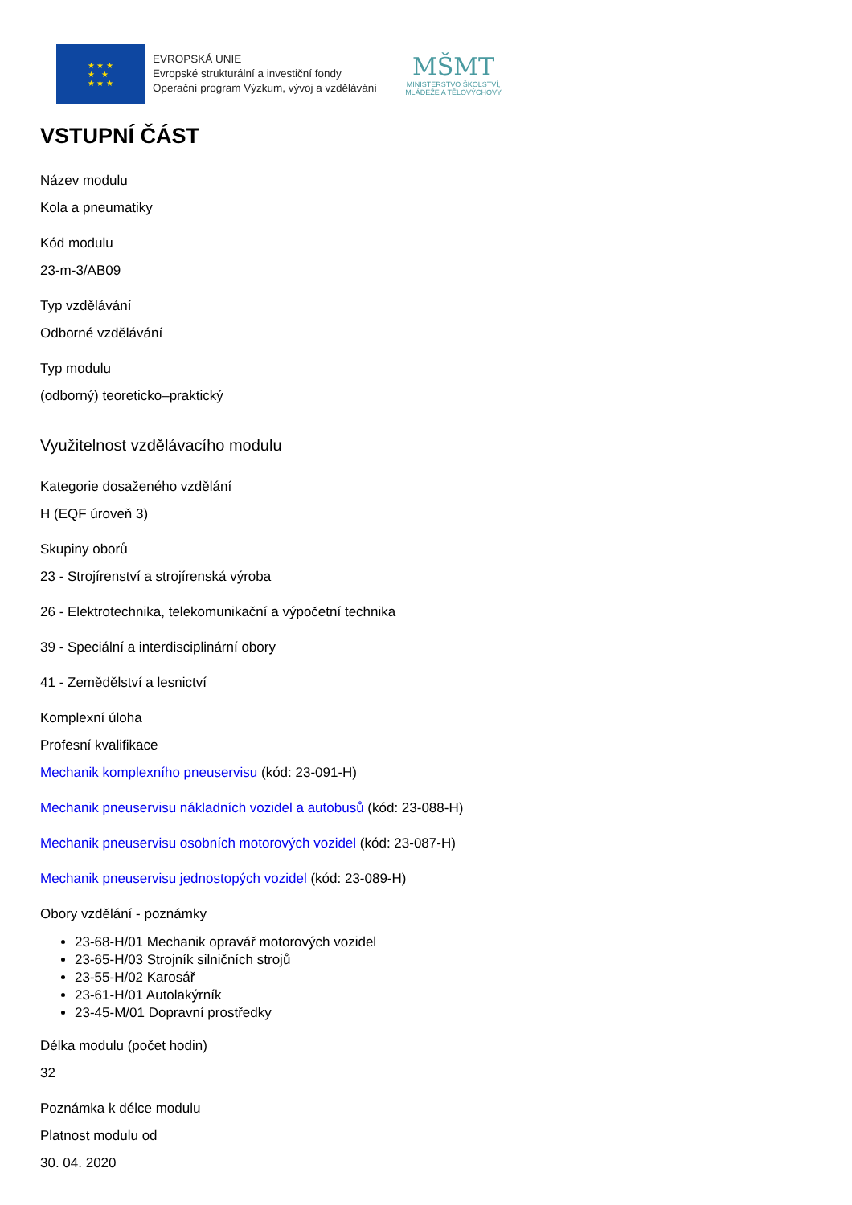★ ★ ★
★ ★
★ ★ ★
EVROPSKÁ UNIE
Evropské strukturální a investiční fondy
Operační program Výzkum, vývoj a vzdělávání
MŠMT
MINISTERSTVO ŠKOLSTVÍ,
MLÁDEŽE A TĚLOVÝCHOVY
VSTUPNÍ ČÁST
Název modulu
Kola a pneumatiky
Kód modulu
23-m-3/AB09
Typ vzdělávání
Odborné vzdělávání
Typ modulu
(odborný) teoreticko–praktický
Využitelnost vzdělávacího modulu
Kategorie dosaženého vzdělání
H (EQF úroveň 3)
Skupiny oborů
23 - Strojírenství a strojírenská výroba
26 - Elektrotechnika, telekomunikační a výpočetní technika
39 - Speciální a interdisciplinární obory
41 - Zemědělství a lesnictví
Komplexní úloha
Profesní kvalifikace
Mechanik komplexního pneuservisu (kód: 23-091-H)
Mechanik pneuservisu nákladních vozidel a autobusů (kód: 23-088-H)
Mechanik pneuservisu osobních motorových vozidel (kód: 23-087-H)
Mechanik pneuservisu jednostopých vozidel (kód: 23-089-H)
Obory vzdělání - poznámky
23-68-H/01 Mechanik opravář motorových vozidel
23-65-H/03 Strojník silničních strojů
23-55-H/02 Karosář
23-61-H/01 Autolakýrník
23-45-M/01 Dopravní prostředky
Délka modulu (počet hodin)
32
Poznámka k délce modulu
Platnost modulu od
30. 04. 2020